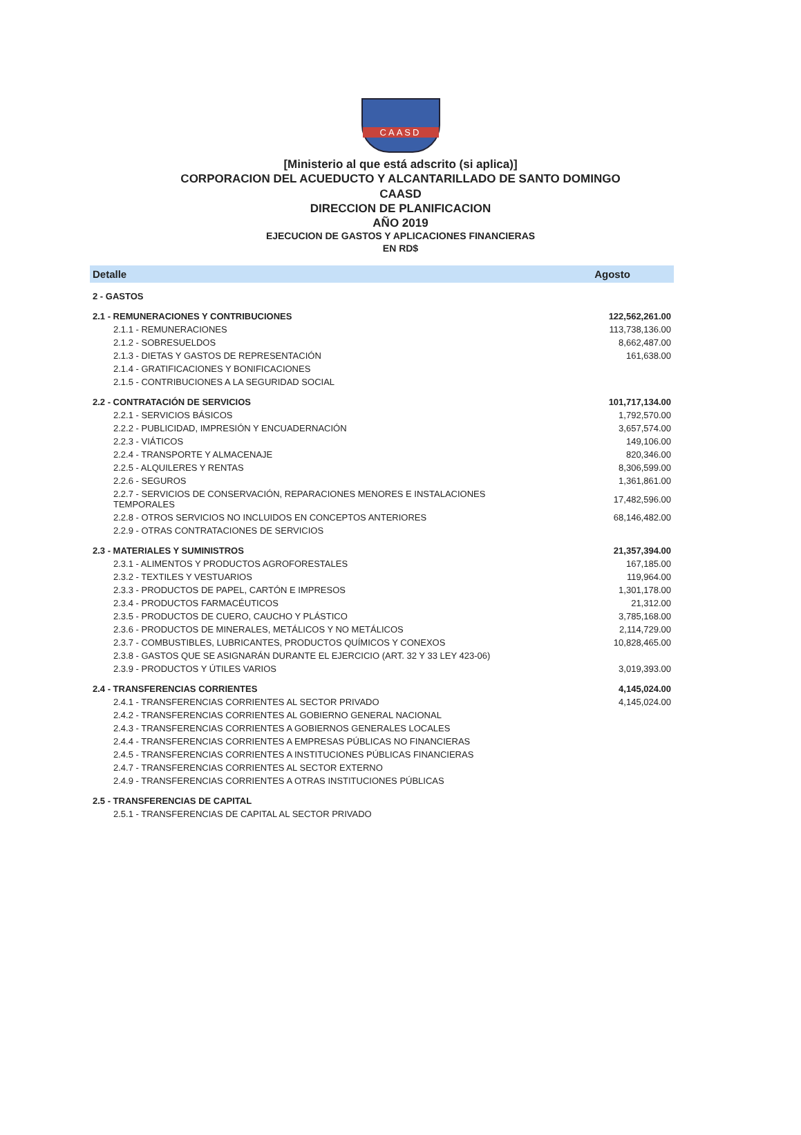CAASD
[Ministerio al que está adscrito (si aplica)]
CORPORACION DEL ACUEDUCTO Y ALCANTARILLADO DE SANTO DOMINGO
CAASD
DIRECCION DE PLANIFICACION
AÑO 2019
EJECUCION DE GASTOS Y APLICACIONES FINANCIERAS
EN RD$
| Detalle | Agosto |
| --- | --- |
| 2 - GASTOS | |
| 2.1 - REMUNERACIONES Y CONTRIBUCIONES | 122,562,261.00 |
| 2.1.1 - REMUNERACIONES | 113,738,136.00 |
| 2.1.2 - SOBRESUELDOS | 8,662,487.00 |
| 2.1.3 - DIETAS Y GASTOS DE REPRESENTACIÓN | 161,638.00 |
| 2.1.4 - GRATIFICACIONES Y BONIFICACIONES | |
| 2.1.5 - CONTRIBUCIONES A LA SEGURIDAD SOCIAL | |
| 2.2 - CONTRATACIÓN DE SERVICIOS | 101,717,134.00 |
| 2.2.1 - SERVICIOS BÁSICOS | 1,792,570.00 |
| 2.2.2 - PUBLICIDAD, IMPRESIÓN Y ENCUADERNACIÓN | 3,657,574.00 |
| 2.2.3 - VIÁTICOS | 149,106.00 |
| 2.2.4 - TRANSPORTE Y ALMACENAJE | 820,346.00 |
| 2.2.5 - ALQUILERES Y RENTAS | 8,306,599.00 |
| 2.2.6 - SEGUROS | 1,361,861.00 |
| 2.2.7 - SERVICIOS DE CONSERVACIÓN, REPARACIONES MENORES E INSTALACIONES TEMPORALES | 17,482,596.00 |
| 2.2.8 - OTROS SERVICIOS NO INCLUIDOS EN CONCEPTOS ANTERIORES | 68,146,482.00 |
| 2.2.9 - OTRAS CONTRATACIONES DE SERVICIOS | |
| 2.3 - MATERIALES Y SUMINISTROS | 21,357,394.00 |
| 2.3.1 - ALIMENTOS Y PRODUCTOS AGROFORESTALES | 167,185.00 |
| 2.3.2 - TEXTILES Y VESTUARIOS | 119,964.00 |
| 2.3.3 - PRODUCTOS DE PAPEL, CARTÓN E IMPRESOS | 1,301,178.00 |
| 2.3.4 - PRODUCTOS FARMACÉUTICOS | 21,312.00 |
| 2.3.5 - PRODUCTOS DE CUERO, CAUCHO Y PLÁSTICO | 3,785,168.00 |
| 2.3.6 - PRODUCTOS DE MINERALES, METÁLICOS Y NO METÁLICOS | 2,114,729.00 |
| 2.3.7 - COMBUSTIBLES, LUBRICANTES, PRODUCTOS QUÍMICOS Y CONEXOS | 10,828,465.00 |
| 2.3.8 - GASTOS QUE SE ASIGNARÁN DURANTE EL EJERCICIO (ART. 32 Y 33 LEY 423-06) | |
| 2.3.9 - PRODUCTOS Y ÚTILES VARIOS | 3,019,393.00 |
| 2.4 - TRANSFERENCIAS CORRIENTES | 4,145,024.00 |
| 2.4.1 - TRANSFERENCIAS CORRIENTES AL SECTOR PRIVADO | 4,145,024.00 |
| 2.4.2 - TRANSFERENCIAS CORRIENTES AL GOBIERNO GENERAL NACIONAL | |
| 2.4.3 - TRANSFERENCIAS CORRIENTES A GOBIERNOS GENERALES LOCALES | |
| 2.4.4 - TRANSFERENCIAS CORRIENTES A EMPRESAS PÚBLICAS NO FINANCIERAS | |
| 2.4.5 - TRANSFERENCIAS CORRIENTES A INSTITUCIONES PÚBLICAS FINANCIERAS | |
| 2.4.7 - TRANSFERENCIAS CORRIENTES AL SECTOR EXTERNO | |
| 2.4.9 - TRANSFERENCIAS CORRIENTES A OTRAS INSTITUCIONES PÚBLICAS | |
| 2.5 - TRANSFERENCIAS DE CAPITAL | |
| 2.5.1 - TRANSFERENCIAS DE CAPITAL AL SECTOR PRIVADO | |